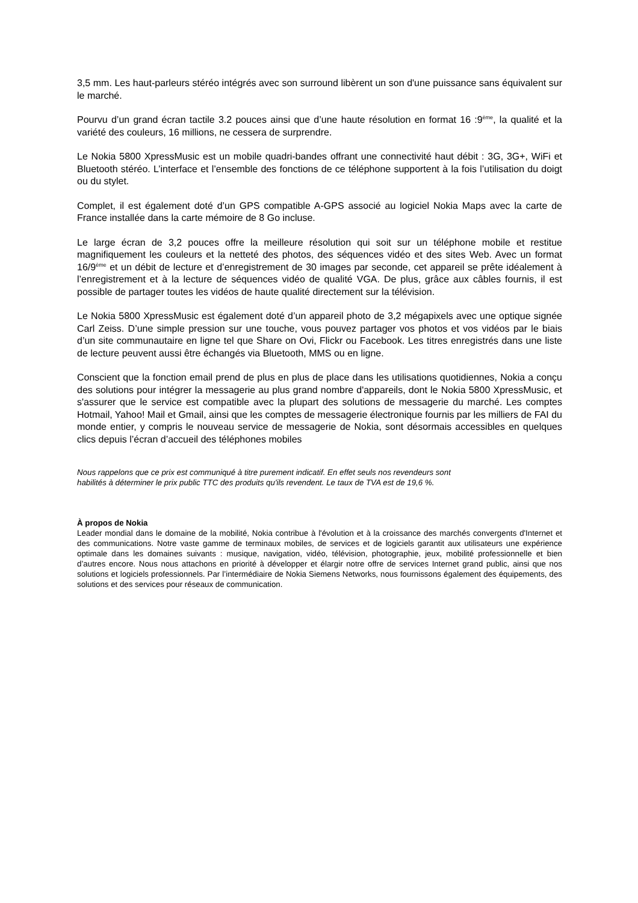3,5 mm. Les haut-parleurs stéréo intégrés avec son surround libèrent un son d'une puissance sans équivalent sur le marché.
Pourvu d’un grand écran tactile 3.2 pouces ainsi que d’une haute résolution en format 16 :9<sup>ème</sup>, la qualité et la variété des couleurs, 16 millions, ne cessera de surprendre.
Le Nokia 5800 XpressMusic est un mobile quadri-bandes offrant une connectivité haut débit : 3G, 3G+, WiFi et Bluetooth stéréo. L’interface et l’ensemble des fonctions de ce téléphone supportent à la fois l’utilisation du doigt ou du stylet.
Complet, il est également doté d’un GPS compatible A-GPS associé au logiciel Nokia Maps avec la carte de France installée dans la carte mémoire de 8 Go incluse.
Le large écran de 3,2 pouces offre la meilleure résolution qui soit sur un téléphone mobile et restitue magnifiquement les couleurs et la netteté des photos, des séquences vidéo et des sites Web. Avec un format 16/9<sup>ème</sup> et un débit de lecture et d’enregistrement de 30 images par seconde, cet appareil se prête idéalement à l’enregistrement et à la lecture de séquences vidéo de qualité VGA. De plus, grâce aux câbles fournis, il est possible de partager toutes les vidéos de haute qualité directement sur la télévision.
Le Nokia 5800 XpressMusic est également doté d’un appareil photo de 3,2 mégapixels avec une optique signée Carl Zeiss. D’une simple pression sur une touche, vous pouvez partager vos photos et vos vidéos par le biais d’un site communautaire en ligne tel que Share on Ovi, Flickr ou Facebook. Les titres enregistrés dans une liste de lecture peuvent aussi être échangés via Bluetooth, MMS ou en ligne.
Conscient que la fonction email prend de plus en plus de place dans les utilisations quotidiennes, Nokia a conçu des solutions pour intégrer la messagerie au plus grand nombre d'appareils, dont le Nokia 5800 XpressMusic, et s'assurer que le service est compatible avec la plupart des solutions de messagerie du marché. Les comptes Hotmail, Yahoo! Mail et Gmail, ainsi que les comptes de messagerie électronique fournis par les milliers de FAI du monde entier, y compris le nouveau service de messagerie de Nokia, sont désormais accessibles en quelques clics depuis l’écran d’accueil des téléphones mobiles
Nous rappelons que ce prix est communiqué à titre purement indicatif. En effet seuls nos revendeurs sont
habilités à déterminer le prix public TTC des produits qu'ils revendent. Le taux de TVA est de 19,6 %.
À propos de Nokia
Leader mondial dans le domaine de la mobilité, Nokia contribue à l'évolution et à la croissance des marchés convergents d'Internet et des communications. Notre vaste gamme de terminaux mobiles, de services et de logiciels garantit aux utilisateurs une expérience optimale dans les domaines suivants : musique, navigation, vidéo, télévision, photographie, jeux, mobilité professionnelle et bien d’autres encore. Nous nous attachons en priorité à développer et élargir notre offre de services Internet grand public, ainsi que nos solutions et logiciels professionnels. Par l’intermédiaire de Nokia Siemens Networks, nous fournissons également des équipements, des solutions et des services pour réseaux de communication.